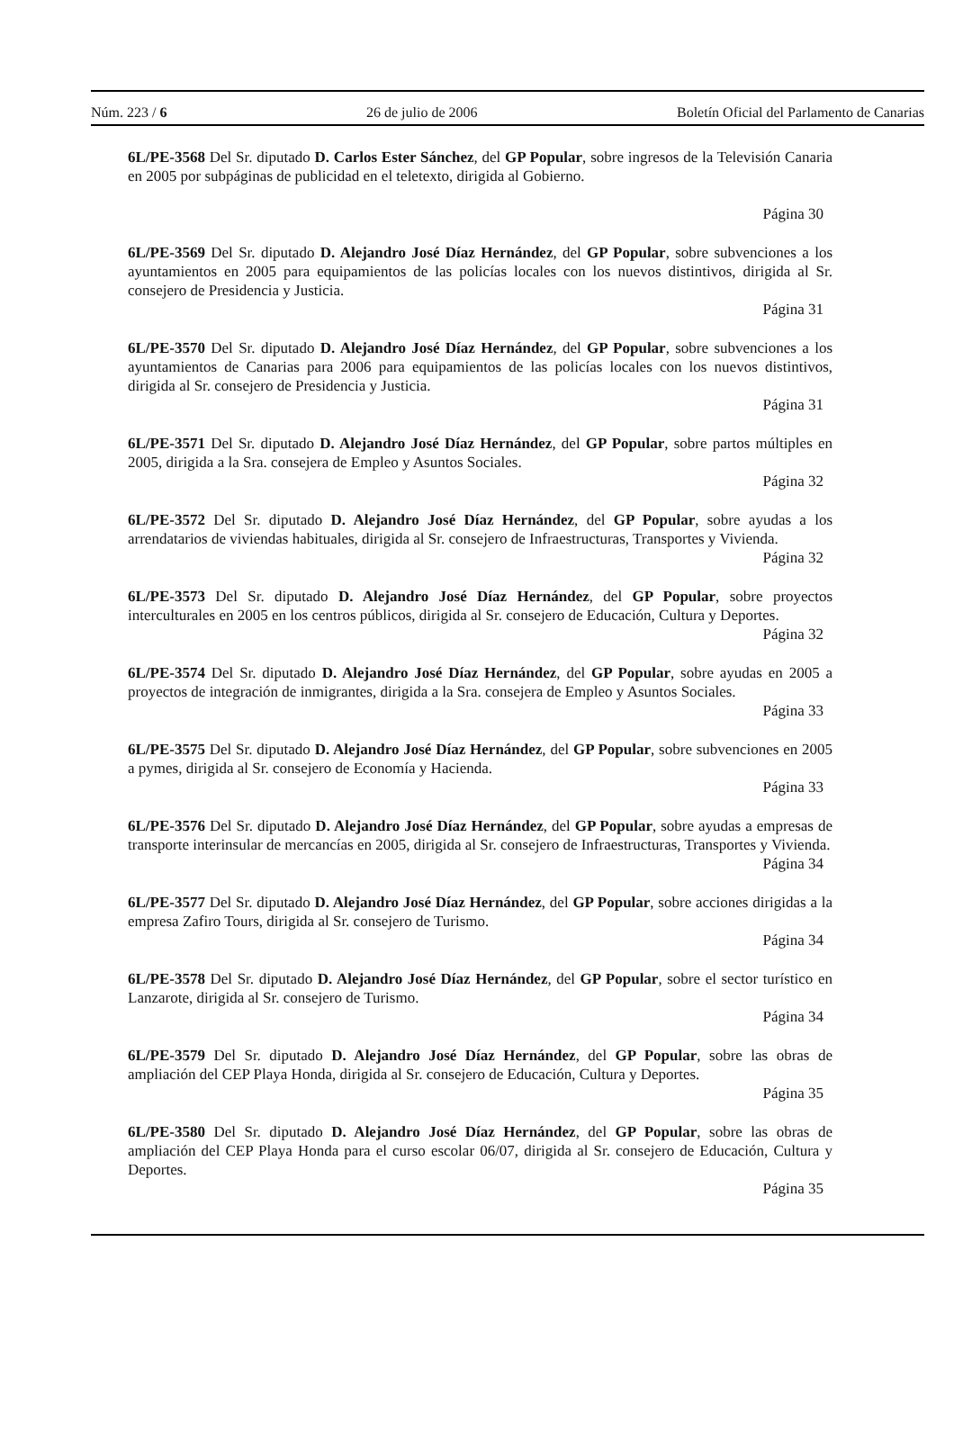Núm. 223 / 6 26 de julio de 2006 Boletín Oficial del Parlamento de Canarias
6L/PE-3568 Del Sr. diputado D. Carlos Ester Sánchez, del GP Popular, sobre ingresos de la Televisión Canaria en 2005 por subpáginas de publicidad en el teletexto, dirigida al Gobierno.
Página 30
6L/PE-3569 Del Sr. diputado D. Alejandro José Díaz Hernández, del GP Popular, sobre subvenciones a los ayuntamientos en 2005 para equipamientos de las policías locales con los nuevos distintivos, dirigida al Sr. consejero de Presidencia y Justicia.
Página 31
6L/PE-3570 Del Sr. diputado D. Alejandro José Díaz Hernández, del GP Popular, sobre subvenciones a los ayuntamientos de Canarias para 2006 para equipamientos de las policías locales con los nuevos distintivos, dirigida al Sr. consejero de Presidencia y Justicia.
Página 31
6L/PE-3571 Del Sr. diputado D. Alejandro José Díaz Hernández, del GP Popular, sobre partos múltiples en 2005, dirigida a la Sra. consejera de Empleo y Asuntos Sociales.
Página 32
6L/PE-3572 Del Sr. diputado D. Alejandro José Díaz Hernández, del GP Popular, sobre ayudas a los arrendatarios de viviendas habituales, dirigida al Sr. consejero de Infraestructuras, Transportes y Vivienda.
Página 32
6L/PE-3573 Del Sr. diputado D. Alejandro José Díaz Hernández, del GP Popular, sobre proyectos interculturales en 2005 en los centros públicos, dirigida al Sr. consejero de Educación, Cultura y Deportes.
Página 32
6L/PE-3574 Del Sr. diputado D. Alejandro José Díaz Hernández, del GP Popular, sobre ayudas en 2005 a proyectos de integración de inmigrantes, dirigida a la Sra. consejera de Empleo y Asuntos Sociales.
Página 33
6L/PE-3575 Del Sr. diputado D. Alejandro José Díaz Hernández, del GP Popular, sobre subvenciones en 2005 a pymes, dirigida al Sr. consejero de Economía y Hacienda.
Página 33
6L/PE-3576 Del Sr. diputado D. Alejandro José Díaz Hernández, del GP Popular, sobre ayudas a empresas de transporte interinsular de mercancías en 2005, dirigida al Sr. consejero de Infraestructuras, Transportes y Vivienda.
Página 34
6L/PE-3577 Del Sr. diputado D. Alejandro José Díaz Hernández, del GP Popular, sobre acciones dirigidas a la empresa Zafiro Tours, dirigida al Sr. consejero de Turismo.
Página 34
6L/PE-3578 Del Sr. diputado D. Alejandro José Díaz Hernández, del GP Popular, sobre el sector turístico en Lanzarote, dirigida al Sr. consejero de Turismo.
Página 34
6L/PE-3579 Del Sr. diputado D. Alejandro José Díaz Hernández, del GP Popular, sobre las obras de ampliación del CEP Playa Honda, dirigida al Sr. consejero de Educación, Cultura y Deportes.
Página 35
6L/PE-3580 Del Sr. diputado D. Alejandro José Díaz Hernández, del GP Popular, sobre las obras de ampliación del CEP Playa Honda para el curso escolar 06/07, dirigida al Sr. consejero de Educación, Cultura y Deportes.
Página 35